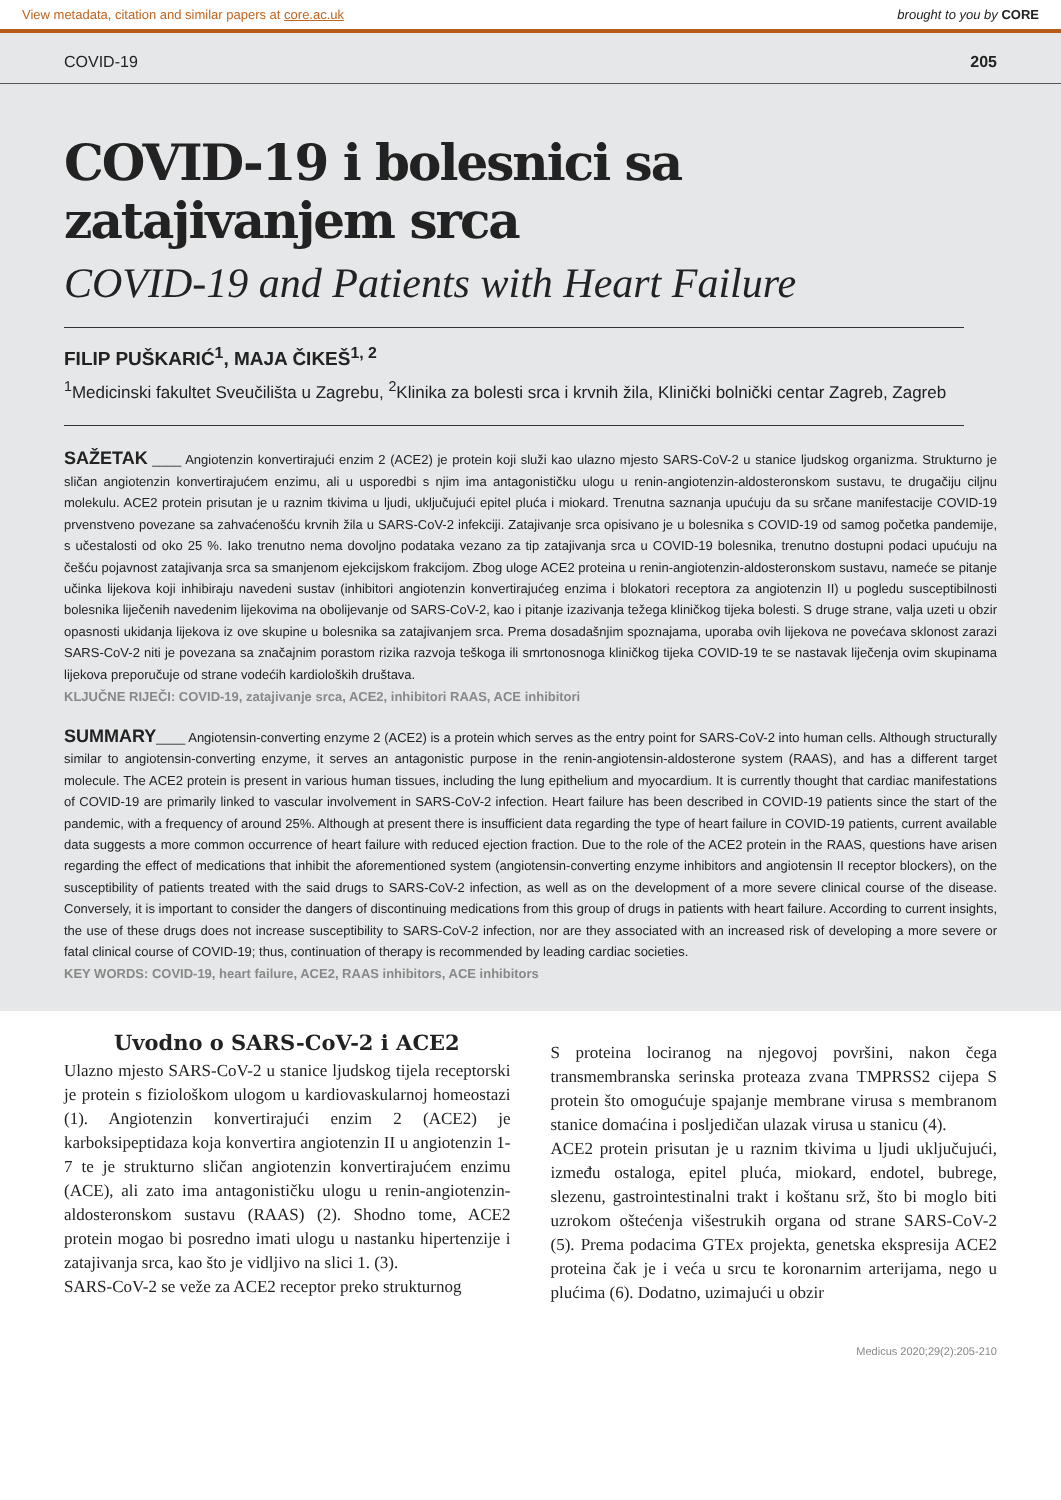View metadata, citation and similar papers at core.ac.uk brought to you by CORE
COVID-19 205
COVID-19 i bolesnici sa zatajivanjem srca
COVID-19 and Patients with Heart Failure
FILIP PUŠKARIĆ<sup>1</sup>, MAJA ČIKEŠ<sup>1, 2</sup>
<sup>1</sup> Medicinski fakultet Sveučilišta u Zagrebu, <sup>2</sup>Klinika za bolesti srca i krvnih žila, Klinički bolnički centar Zagreb, Zagreb
SAŽETAK ____ Angiotenzin konvertirajući enzim 2 (ACE2) je protein koji služi kao ulazno mjesto SARS-CoV-2 u stanice ljudskog organizma. Strukturno je sličan angiotenzin konvertirajućem enzimu, ali u usporedbi s njim ima antagonističku ulogu u renin-angiotenzin-aldosteronskom sustavu, te drugačiju ciljnu molekulu. ACE2 protein prisutan je u raznim tkivima u ljudi, uključujući epitel pluća i miokard. Trenutna saznanja upućuju da su srčane manifestacije COVID-19 prvenstveno povezane sa zahvaćenošću krvnih žila u SARS-CoV-2 infekciji. Zatajivanje srca opisivano je u bolesnika s COVID-19 od samog početka pandemije, s učestalosti od oko 25 %. Iako trenutno nema dovoljno podataka vezano za tip zatajivanja srca u COVID-19 bolesnika, trenutno dostupni podaci upućuju na češću pojavnost zatajivanja srca sa smanjenom ejekcijskom frakcijom. Zbog uloge ACE2 proteina u renin-angiotenzin-aldosteronskom sustavu, nameće se pitanje učinka lijekova koji inhibiraju navedeni sustav (inhibitori angiotenzin konvertirajućeg enzima i blokatori receptora za angiotenzin II) u pogledu susceptibilnosti bolesnika liječenih navedenim lijekovima na obolijevanje od SARS-CoV-2, kao i pitanje izazivanja težega kliničkog tijeka bolesti. S druge strane, valja uzeti u obzir opasnosti ukidanja lijekova iz ove skupine u bolesnika sa zatajivanjem srca. Prema dosadašnjim spoznajama, uporaba ovih lijekova ne povećava sklonost zarazi SARS-CoV-2 niti je povezana sa značajnim porastom rizika razvoja teškoga ili smrtonosnoga kliničkog tijeka COVID-19 te se nastavak liječenja ovim skupinama lijekova preporučuje od strane vodećih kardioloških društava.
KLJUČNE RIJEČI: COVID-19, zatajivanje srca, ACE2, inhibitori RAAS, ACE inhibitori
SUMMARY____ Angiotensin-converting enzyme 2 (ACE2) is a protein which serves as the entry point for SARS-CoV-2 into human cells. Although structurally similar to angiotensin-converting enzyme, it serves an antagonistic purpose in the renin-angiotensin-aldosterone system (RAAS), and has a different target molecule. The ACE2 protein is present in various human tissues, including the lung epithelium and myocardium. It is currently thought that cardiac manifestations of COVID-19 are primarily linked to vascular involvement in SARS-CoV-2 infection. Heart failure has been described in COVID-19 patients since the start of the pandemic, with a frequency of around 25%. Although at present there is insufficient data regarding the type of heart failure in COVID-19 patients, current available data suggests a more common occurrence of heart failure with reduced ejection fraction. Due to the role of the ACE2 protein in the RAAS, questions have arisen regarding the effect of medications that inhibit the aforementioned system (angiotensin-converting enzyme inhibitors and angiotensin II receptor blockers), on the susceptibility of patients treated with the said drugs to SARS-CoV-2 infection, as well as on the development of a more severe clinical course of the disease. Conversely, it is important to consider the dangers of discontinuing medications from this group of drugs in patients with heart failure. According to current insights, the use of these drugs does not increase susceptibility to SARS-CoV-2 infection, nor are they associated with an increased risk of developing a more severe or fatal clinical course of COVID-19; thus, continuation of therapy is recommended by leading cardiac societies.
KEY WORDS: COVID-19, heart failure, ACE2, RAAS inhibitors, ACE inhibitors
Uvodno o SARS-CoV-2 i ACE2
Ulazno mjesto SARS-CoV-2 u stanice ljudskog tijela receptorski je protein s fiziološkom ulogom u kardiovaskularnoj homeostazi (1). Angiotenzin konvertirajući enzim 2 (ACE2) je karboksipeptidaza koja konvertira angiotenzin II u angiotenzin 1-7 te je strukturno sličan angiotenzin konvertirajućem enzimu (ACE), ali zato ima antagonističku ulogu u renin-angiotenzin-aldosteronskom sustavu (RAAS) (2). Shodno tome, ACE2 protein mogao bi posredno imati ulogu u nastanku hipertenzije i zatajivanja srca, kao što je vidljivo na slici 1. (3).
SARS-CoV-2 se veže za ACE2 receptor preko strukturnog
S proteina lociranog na njegovoj površini, nakon čega transmembranska serinska proteaza zvana TMPRSS2 cijepa S protein što omogućuje spajanje membrane virusa s membranom stanice domaćina i posljedičan ulazak virusa u stanicu (4).
ACE2 protein prisutan je u raznim tkivima u ljudi uključujući, između ostaloga, epitel pluća, miokard, endotel, bubrege, slezenu, gastrointestinalni trakt i koštanu srž, što bi moglo biti uzrokom oštećenja višestrukih organa od strane SARS-CoV-2 (5). Prema podacima GTEx projekta, genetska ekspresija ACE2 proteina čak je i veća u srcu te koronarnim arterijama, nego u plućima (6). Dodatno, uzimajući u obzir
Medicus 2020;29(2):205-210